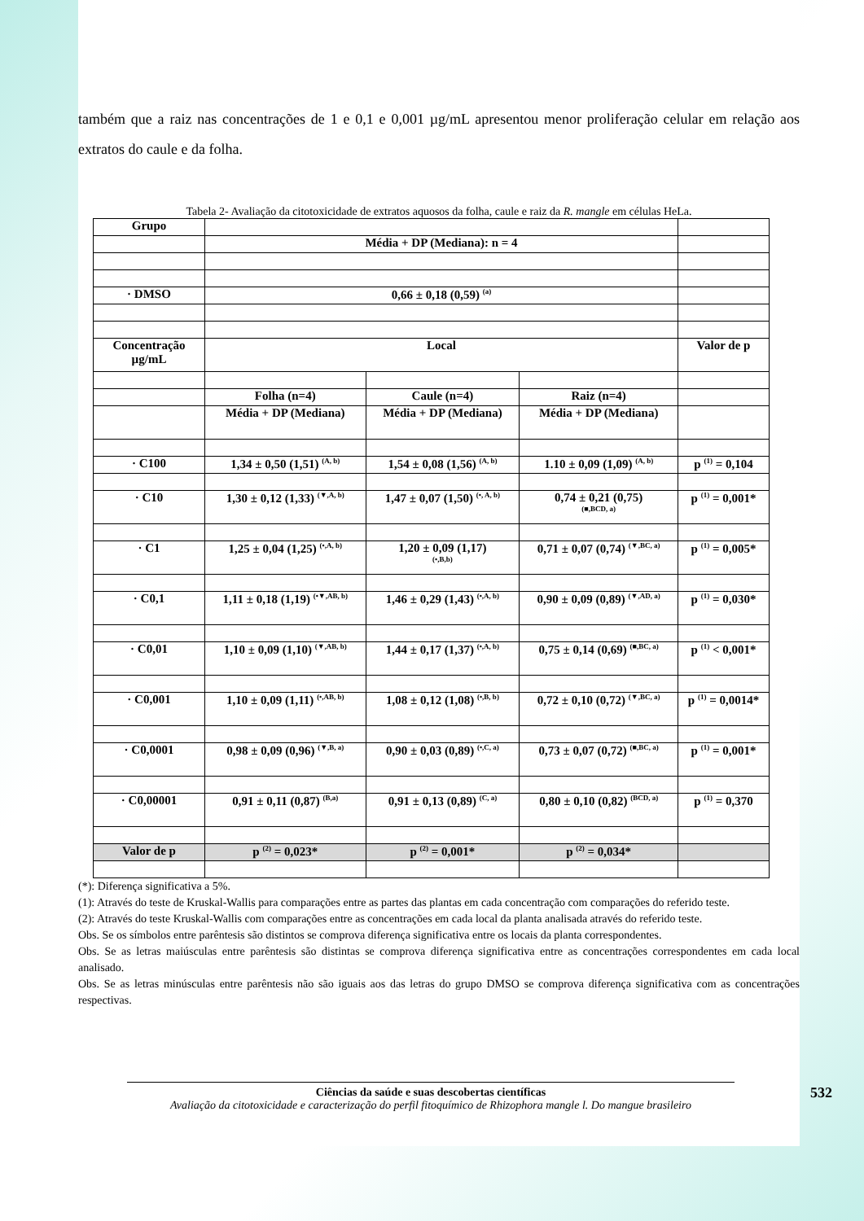também que a raiz nas concentrações de 1 e 0,1 e 0,001 µg/mL apresentou menor proliferação celular em relação aos extratos do caule e da folha.
Tabela 2- Avaliação da citotoxicidade de extratos aquosos da folha, caule e raiz da R. mangle em células HeLa.
| Grupo | | | | |
| | Média + DP (Mediana): n = 4 | | | |
| · DMSO | 0,66 ± 0,18 (0,59) <sup>(a)</sup> | | | |
| Concentração µg/mL | Local | | | Valor de p |
| | Folha (n=4) | Caule (n=4) | Raiz (n=4) | |
| | Média + DP (Mediana) | Média + DP (Mediana) | Média + DP (Mediana) | |
| · C100 | 1,34 ± 0,50 (1,51) <sup>(A, b)</sup> | 1,54 ± 0,08 (1,56) <sup>(A, b)</sup> | 1.10 ± 0,09 (1,09) <sup>(A, b)</sup> | p <sup>(1)</sup> = 0,104 |
| · C10 | 1,30 ± 0,12 (1,33) <sup>(▼,A, b)</sup> | 1,47 ± 0,07 (1,50) <sup>(•, A, b)</sup> | 0,74 ± 0,21 (0,75) (■,BCD, a) | p <sup>(1)</sup> = 0,001* |
| · C1 | 1,25 ± 0,04 (1,25) <sup>(•,A, b)</sup> | 1,20 ± 0,09 (1,17) (•,B,b) | 0,71 ± 0,07 (0,74) <sup>(▼,BC, a)</sup> | p <sup>(1)</sup> = 0,005* |
| · C0,1 | 1,11 ± 0,18 (1,19) <sup>(•▼,AB, b)</sup> | 1,46 ± 0,29 (1,43) <sup>(•,A, b)</sup> | 0,90 ± 0,09 (0,89) <sup>(▼,AD, a)</sup> | p <sup>(1)</sup> = 0,030* |
| · C0,01 | 1,10 ± 0,09 (1,10) <sup>(▼,AB, b)</sup> | 1,44 ± 0,17 (1,37) <sup>(•,A, b)</sup> | 0,75 ± 0,14 (0,69) <sup>(■,BC, a)</sup> | p <sup>(1)</sup> < 0,001* |
| · C0,001 | 1,10 ± 0,09 (1,11) <sup>(•,AB, b)</sup> | 1,08 ± 0,12 (1,08) <sup>(•,B, b)</sup> | 0,72 ± 0,10 (0,72) <sup>(▼,BC, a)</sup> | p <sup>(1)</sup> = 0,0014* |
| · C0,0001 | 0,98 ± 0,09 (0,96) <sup>(▼,B, a)</sup> | 0,90 ± 0,03 (0,89) <sup>(•,C, a)</sup> | 0,73 ± 0,07 (0,72) <sup>(■,BC, a)</sup> | p <sup>(1)</sup> = 0,001* |
| · C0,00001 | 0,91 ± 0,11 (0,87) <sup>(B,a)</sup> | 0,91 ± 0,13 (0,89) <sup>(C, a)</sup> | 0,80 ± 0,10 (0,82) <sup>(BCD, a)</sup> | p <sup>(1)</sup> = 0,370 |
| Valor de p | p <sup>(2)</sup> = 0,023* | p <sup>(2)</sup> = 0,001* | p <sup>(2)</sup> = 0,034* | |
(*): Diferença significativa a 5%.
(1): Através do teste de Kruskal-Wallis para comparações entre as partes das plantas em cada concentração com comparações do referido teste.
(2): Através do teste Kruskal-Wallis com comparações entre as concentrações em cada local da planta analisada através do referido teste.
Obs. Se os símbolos entre parêntesis são distintos se comprova diferença significativa entre os locais da planta correspondentes.
Obs. Se as letras maiúsculas entre parêntesis são distintas se comprova diferença significativa entre as concentrações correspondentes em cada local analisado.
Obs. Se as letras minúsculas entre parêntesis não são iguais aos das letras do grupo DMSO se comprova diferença significativa com as concentrações respectivas.
Ciências da saúde e suas descobertas científicas
Avaliação da citotoxicidade e caracterização do perfil fitoquímico de Rhizophora mangle l. Do mangue brasileiro
532